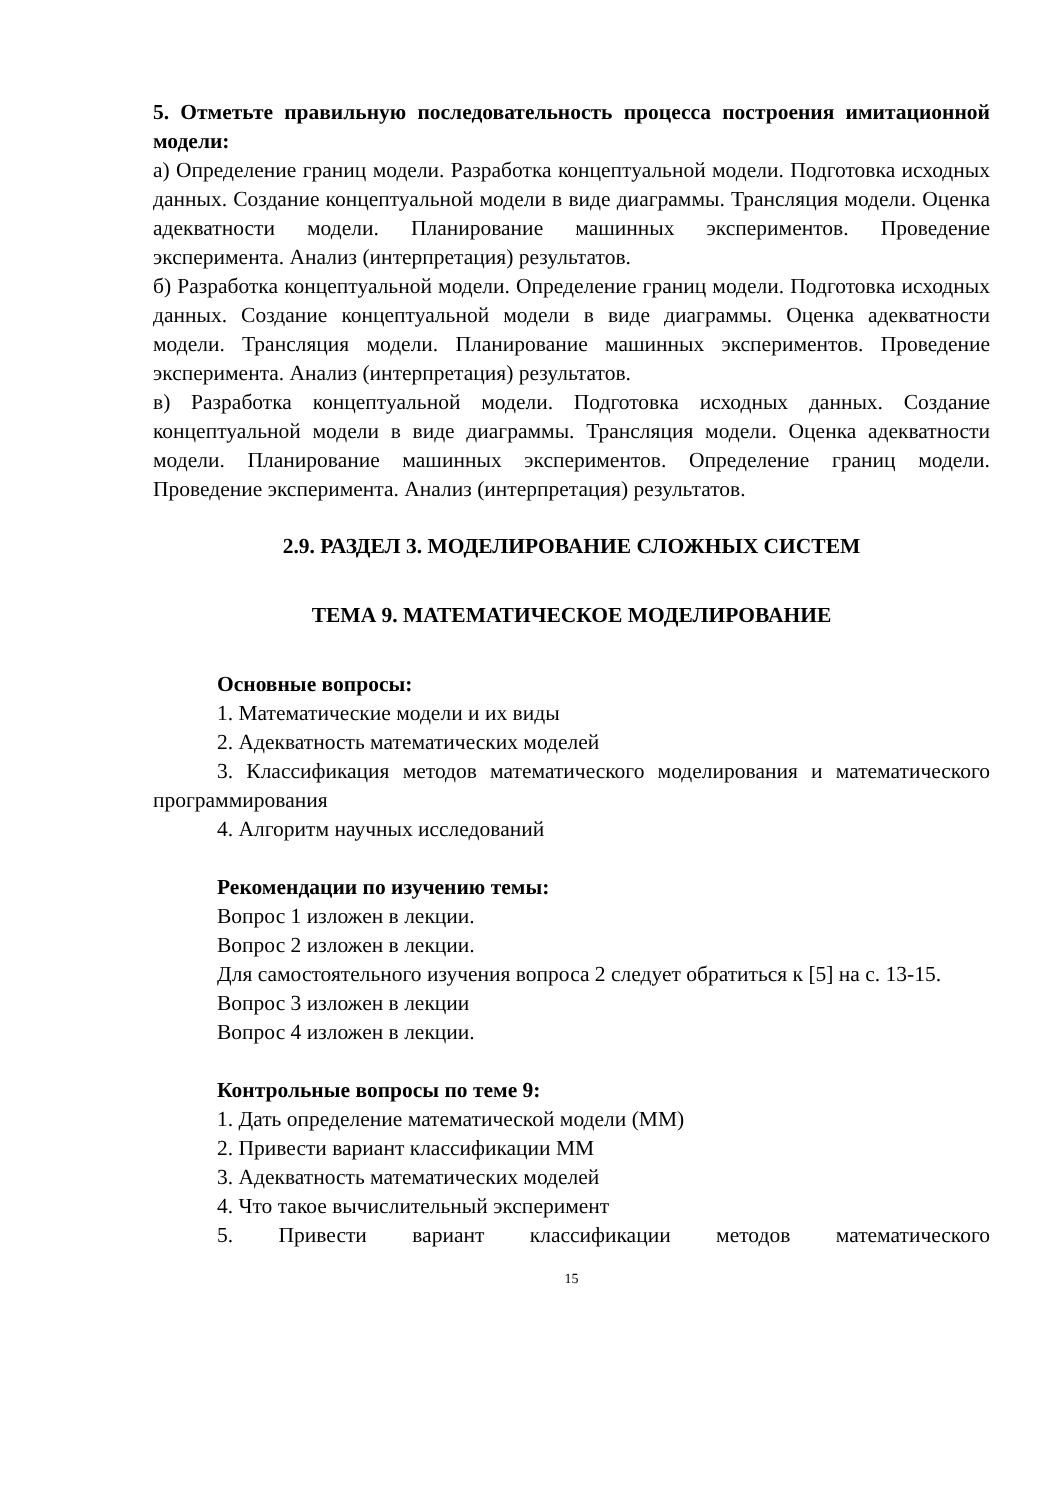5. Отметьте правильную последовательность процесса построения имитационной модели:
а) Определение границ модели. Разработка концептуальной модели. Подготовка исходных данных. Создание концептуальной модели в виде диаграммы. Трансляция модели. Оценка адекватности модели. Планирование машинных экспериментов. Проведение эксперимента. Анализ (интерпретация) результатов.
б) Разработка концептуальной модели. Определение границ модели. Подготовка исходных данных. Создание концептуальной модели в виде диаграммы. Оценка адекватности модели. Трансляция модели. Планирование машинных экспериментов. Проведение эксперимента. Анализ (интерпретация) результатов.
в) Разработка концептуальной модели. Подготовка исходных данных. Создание концептуальной модели в виде диаграммы. Трансляция модели. Оценка адекватности модели. Планирование машинных экспериментов. Определение границ модели. Проведение эксперимента. Анализ (интерпретация) результатов.
2.9. РАЗДЕЛ 3. МОДЕЛИРОВАНИЕ СЛОЖНЫХ СИСТЕМ
ТЕМА 9. МАТЕМАТИЧЕСКОЕ МОДЕЛИРОВАНИЕ
Основные вопросы:
1. Математические модели и их виды
2. Адекватность математических моделей
3. Классификация методов математического моделирования и математического программирования
4. Алгоритм научных исследований
Рекомендации по изучению темы:
Вопрос 1 изложен в лекции.
Вопрос 2 изложен в лекции.
Для самостоятельного изучения вопроса 2 следует обратиться к [5] на с. 13-15.
Вопрос 3 изложен в лекции
Вопрос 4 изложен в лекции.
Контрольные вопросы по теме 9:
1. Дать определение математической модели (ММ)
2. Привести вариант классификации ММ
3. Адекватность математических моделей
4. Что такое вычислительный эксперимент
5. Привести вариант классификации методов математического
15